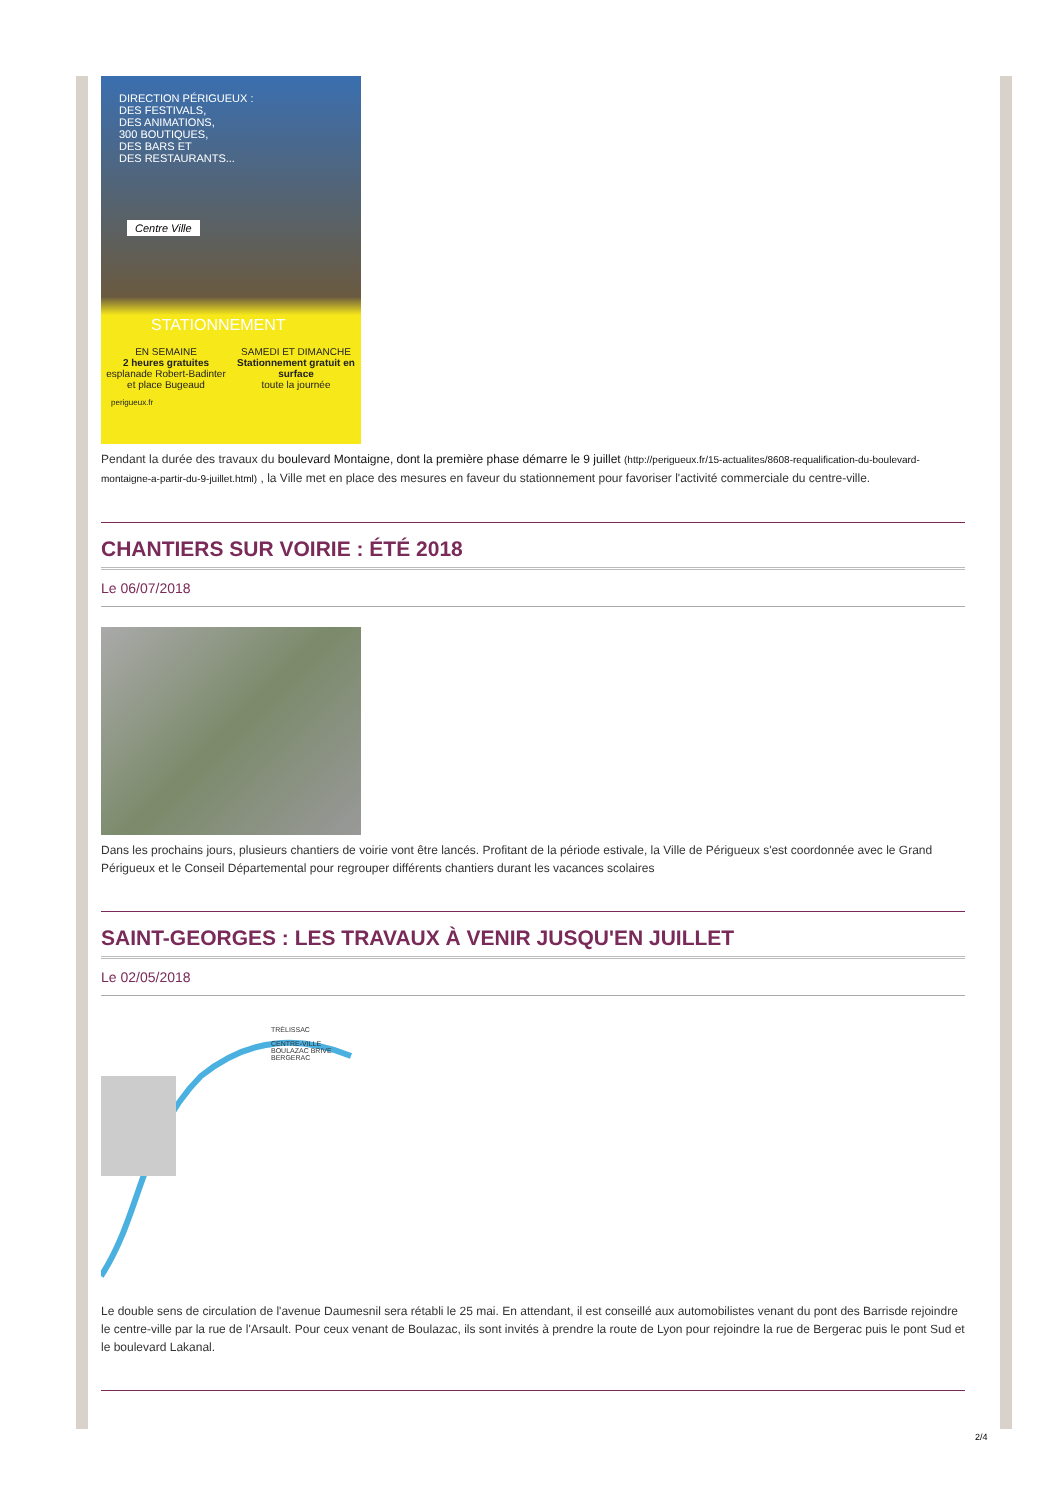DIRECTION PÉRIGUEUX :
DES FESTIVALS,
DES ANIMATIONS,
300 BOUTIQUES,
DES BARS ET
DES RESTAURANTS...
Centre Ville
STATIONNEMENT
EN SEMAINE
2 heures gratuites
esplanade Robert-Badinter et place Bugeaud
SAMEDI ET DIMANCHE
Stationnement gratuit en surface
toute la journée
perigueux.fr
Pendant la durée des travaux du boulevard Montaigne, dont la première phase démarre le 9 juillet (http://perigueux.fr/15-actualites/8608-requalification-du-boulevard-montaigne-a-partir-du-9-juillet.html) , la Ville met en place des mesures en faveur du stationnement pour favoriser l'activité commerciale du centre-ville.
CHANTIERS SUR VOIRIE : ÉTÉ 2018
Le 06/07/2018
Dans les prochains jours, plusieurs chantiers de voirie vont être lancés. Profitant de la période estivale, la Ville de Périgueux s'est coordonnée avec le Grand Périgueux et le Conseil Départemental pour regrouper différents chantiers durant les vacances scolaires
SAINT-GEORGES : LES TRAVAUX À VENIR JUSQU'EN JUILLET
Le 02/05/2018
TRÉLISSAC
CENTRE-VILLE
BOULAZAC BRIVE
BERGERAC
Le double sens de circulation de l'avenue Daumesnil sera rétabli le 25 mai. En attendant, il est conseillé aux automobilistes venant du pont des Barrisde rejoindre le centre-ville par la rue de l'Arsault. Pour ceux venant de Boulazac, ils sont invités à prendre la route de Lyon pour rejoindre la rue de Bergerac puis le pont Sud et le boulevard Lakanal.
2/4